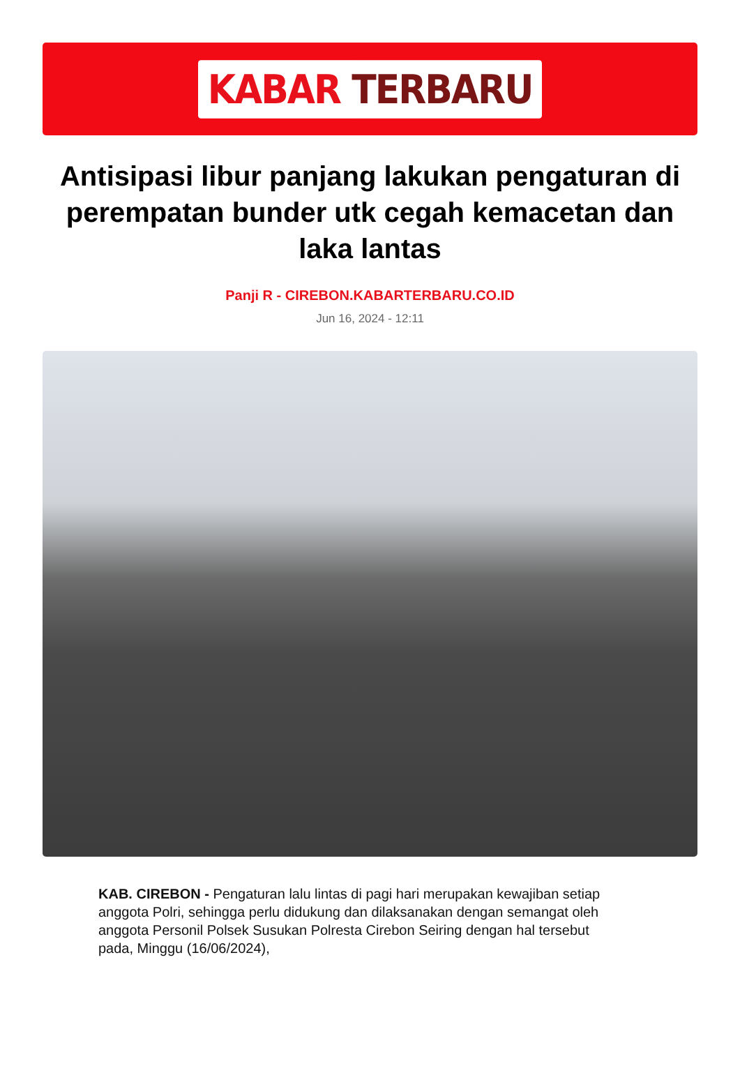KABAR TERBARU
Antisipasi libur panjang lakukan pengaturan di perempatan bunder utk cegah kemacetan dan laka lantas
Panji R - CIREBON.KABARTERBARU.CO.ID
Jun 16, 2024 - 12:11
KAB. CIREBON - Pengaturan lalu lintas di pagi hari merupakan kewajiban setiap anggota Polri, sehingga perlu didukung dan dilaksanakan dengan semangat oleh anggota Personil Polsek Susukan Polresta Cirebon Seiring dengan hal tersebut pada, Minggu (16/06/2024),